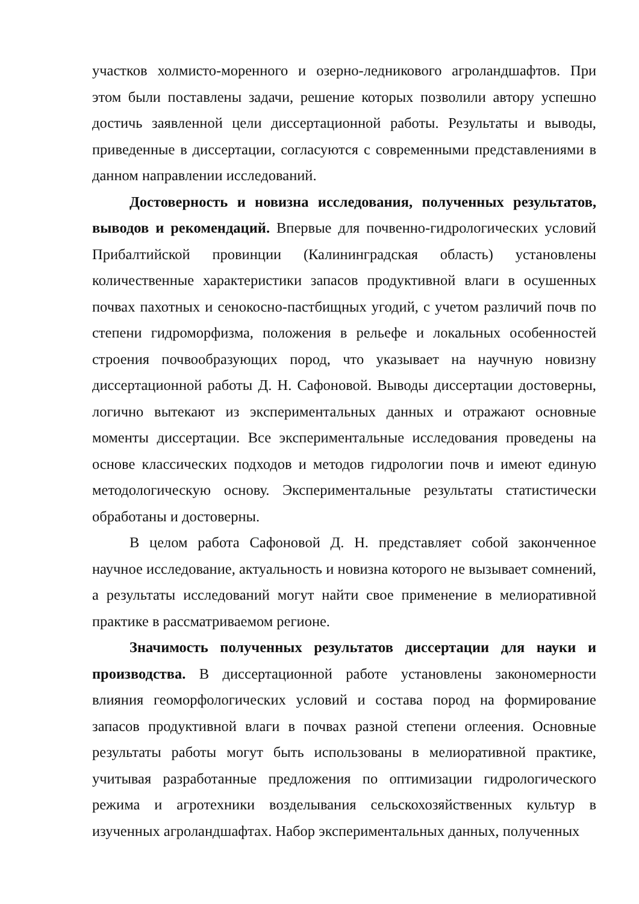участков холмисто-моренного и озерно-ледникового агроландшафтов. При этом были поставлены задачи, решение которых позволили автору успешно достичь заявленной цели диссертационной работы. Результаты и выводы, приведенные в диссертации, согласуются с современными представлениями в данном направлении исследований.
Достоверность и новизна исследования, полученных результатов, выводов и рекомендаций. Впервые для почвенно-гидрологических условий Прибалтийской провинции (Калининградская область) установлены количественные характеристики запасов продуктивной влаги в осушенных почвах пахотных и сенокосно-пастбищных угодий, с учетом различий почв по степени гидроморфизма, положения в рельефе и локальных особенностей строения почвообразующих пород, что указывает на научную новизну диссертационной работы Д. Н. Сафоновой. Выводы диссертации достоверны, логично вытекают из экспериментальных данных и отражают основные моменты диссертации. Все экспериментальные исследования проведены на основе классических подходов и методов гидрологии почв и имеют единую методологическую основу. Экспериментальные результаты статистически обработаны и достоверны.
В целом работа Сафоновой Д. Н. представляет собой законченное научное исследование, актуальность и новизна которого не вызывает сомнений, а результаты исследований могут найти свое применение в мелиоративной практике в рассматриваемом регионе.
Значимость полученных результатов диссертации для науки и производства. В диссертационной работе установлены закономерности влияния геоморфологических условий и состава пород на формирование запасов продуктивной влаги в почвах разной степени оглеения. Основные результаты работы могут быть использованы в мелиоративной практике, учитывая разработанные предложения по оптимизации гидрологического режима и агротехники возделывания сельскохозяйственных культур в изученных агроландшафтах. Набор экспериментальных данных, полученных